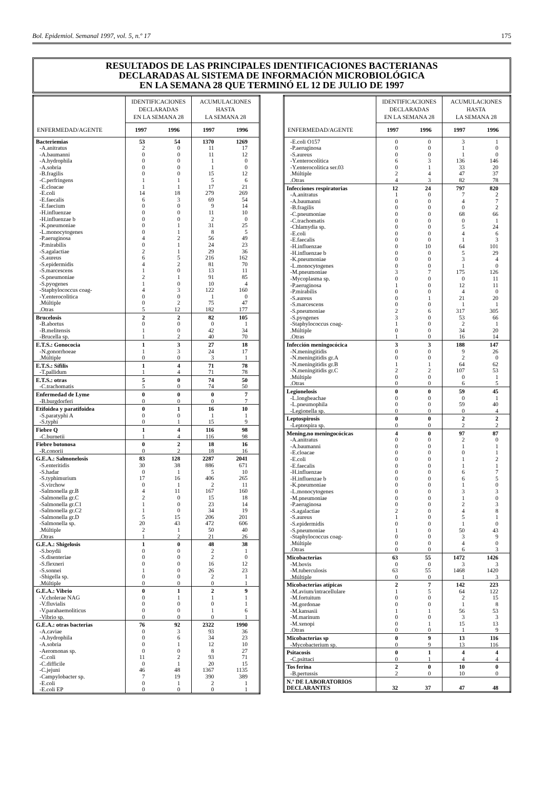Bol. Epidemiol. Semanal 1997, vol. 5, n.º 17 175
RESULTADOS DE LAS PRINCIPALES IDENTIFICACIONES BACTERIANAS
DECLARADAS AL SISTEMA DE INFORMACIÓN MICROBIOLÓGICA
EN LA SEMANA 28 QUE TERMINÓ EL 12 DE JULIO DE 1997
| | IDENTIFICACIONES DECLARADAS EN LA SEMANA 28 | | ACUMULACIONES HASTA LA SEMANA 28 | |
| --- | --- | --- | --- | --- |
| ENFERMEDAD/AGENTE | 1997 | 1996 | 1997 | 1996 |
| Bacteriemias | 53 | 54 | 1370 | 1269 |
| -A.anitratus | 2 | 0 | 11 | 17 |
| -A.baumanni | 0 | 0 | 11 | 12 |
| -A.hydrophila | 0 | 0 | 1 | 0 |
| -A.sobria | 0 | 0 | 1 | 0 |
| -B.fragilis | 0 | 0 | 15 | 12 |
| -C.perfringens | 1 | 1 | 5 | 6 |
| -E.cloacae | 1 | 1 | 17 | 21 |
| -E.coli | 14 | 18 | 279 | 269 |
| -E.faecalis | 6 | 3 | 69 | 54 |
| -E.faecium | 0 | 0 | 9 | 14 |
| -H.influenzae | 0 | 0 | 11 | 10 |
| -H.influenzae b | 0 | 0 | 2 | 0 |
| -K.pneumoniae | 0 | 1 | 31 | 25 |
| -L.monocytogenes | 0 | 1 | 8 | 5 |
| -P.aeruginosa | 4 | 2 | 56 | 49 |
| -P.mirabilis | 0 | 1 | 24 | 23 |
| -S.agalactiae | 2 | 1 | 29 | 36 |
| -S.aureus | 6 | 5 | 216 | 162 |
| -S.epidermidis | 4 | 2 | 81 | 70 |
| -S.marcescens | 1 | 0 | 13 | 11 |
| -S.pneumoniae | 2 | 1 | 91 | 85 |
| -S.pyogenes | 1 | 0 | 10 | 4 |
| -Staphylococcus coag- | 4 | 3 | 122 | 160 |
| -Y.enterocolitica | 0 | 0 | 1 | 0 |
| .Múltiple | 0 | 2 | 75 | 47 |
| .Otras | 5 | 12 | 182 | 177 |
| Brucelosis | 2 | 2 | 82 | 105 |
| -B.abortus | 0 | 0 | 0 | 1 |
| -B.melitensis | 1 | 0 | 42 | 34 |
| -Brucella sp. | 1 | 2 | 40 | 70 |
| E.T.S.: Gonococia | 1 | 3 | 27 | 18 |
| -N.gonorrhoeae | 1 | 3 | 24 | 17 |
| .Múltiple | 0 | 0 | 3 | 1 |
| E.T.S.: Sífilis | 1 | 4 | 71 | 78 |
| -T.pallidum | 1 | 4 | 71 | 78 |
| E.T.S.: otras | 5 | 0 | 74 | 50 |
| -C.trachomatis | 5 | 0 | 74 | 50 |
| Enfermedad de Lyme | 0 | 0 | 0 | 7 |
| -B.burgdorferi | 0 | 0 | 0 | 7 |
| Etifoidea y paratifoidea | 0 | 1 | 16 | 10 |
| -S.paratyphi A | 0 | 0 | 1 | 1 |
| -S.typhi | 0 | 1 | 15 | 9 |
| Fiebre Q | 1 | 4 | 116 | 98 |
| -C.burnetii | 1 | 4 | 116 | 98 |
| Fiebre botonosa | 0 | 2 | 18 | 16 |
| -R.conorii | 0 | 2 | 18 | 16 |
| G.E.A.: Salmonelosis | 83 | 128 | 2287 | 2041 |
| -S.enteritidis | 30 | 38 | 886 | 671 |
| -S.hadar | 0 | 1 | 5 | 10 |
| -S.typhimurium | 17 | 16 | 406 | 265 |
| -S.virchow | 0 | 1 | 2 | 11 |
| -Salmonella gr.B | 4 | 11 | 167 | 160 |
| -Salmonella gr.C | 2 | 0 | 15 | 18 |
| -Salmonella gr.C1 | 1 | 0 | 23 | 14 |
| -Salmonella gr.C2 | 1 | 0 | 34 | 19 |
| -Salmonella gr.D | 5 | 15 | 206 | 201 |
| -Salmonella sp. | 20 | 43 | 472 | 606 |
| .Múltiple | 2 | 1 | 50 | 40 |
| .Otras | 1 | 2 | 21 | 26 |
| G.E.A.: Shigelosis | 1 | 0 | 48 | 38 |
| -S.boydii | 0 | 0 | 2 | 1 |
| -S.disenteriae | 0 | 0 | 2 | 0 |
| -S.flexneri | 0 | 0 | 16 | 12 |
| -S.sonnei | 1 | 0 | 26 | 23 |
| -Shigella sp. | 0 | 0 | 2 | 1 |
| .Múltiple | 0 | 0 | 0 | 1 |
| G.E.A.: Vibrio | 0 | 1 | 2 | 9 |
| -V.cholerae NAG | 0 | 1 | 1 | 1 |
| -V.fluvialis | 0 | 0 | 0 | 1 |
| -V.parahaemoliticus | 0 | 0 | 1 | 6 |
| -Vibrio sp. | 0 | 0 | 0 | 1 |
| G.E.A.: otras bacterias | 76 | 92 | 2322 | 1990 |
| -A.caviae | 0 | 3 | 93 | 36 |
| -A.hydrophila | 0 | 6 | 34 | 23 |
| -A.sobria | 0 | 1 | 12 | 10 |
| -Aeromonas sp. | 0 | 0 | 8 | 27 |
| -C.coli | 11 | 2 | 93 | 71 |
| -C.difficile | 0 | 1 | 20 | 15 |
| -C.jejuni | 46 | 48 | 1367 | 1135 |
| -Campylobacter sp. | 7 | 19 | 390 | 389 |
| -E.coli | 0 | 1 | 2 | 1 |
| -E.coli EP | 0 | 0 | 0 | 1 |
| | IDENTIFICACIONES DECLARADAS EN LA SEMANA 28 | | ACUMULACIONES HASTA LA SEMANA 28 | |
| --- | --- | --- | --- | --- |
| ENFERMEDAD/AGENTE | 1997 | 1996 | 1997 | 1996 |
| -E.coli O157 | 0 | 0 | 3 | 1 |
| -P.aeruginosa | 0 | 0 | 1 | 0 |
| -S.aureus | 0 | 0 | 1 | 0 |
| -Y.enterocolítica | 6 | 3 | 136 | 146 |
| -Y.enterocolítica ser.03 | 0 | 1 | 33 | 20 |
| .Múltiple | 2 | 4 | 47 | 37 |
| .Otras | 4 | 3 | 82 | 78 |
| Infecciones respiratorias | 12 | 24 | 797 | 820 |
| -A.anitratus | 1 | 0 | 7 | 2 |
| -A.baumanni | 0 | 0 | 4 | 7 |
| -B.fragilis | 0 | 0 | 0 | 2 |
| -C.pneumoniae | 0 | 0 | 68 | 66 |
| -C.trachomatis | 0 | 0 | 0 | 1 |
| -Chlamydia sp. | 0 | 0 | 5 | 24 |
| -E.coli | 0 | 0 | 4 | 6 |
| -E.faecalis | 0 | 0 | 1 | 3 |
| -H.influenzae | 0 | 10 | 64 | 101 |
| -H.influenzae b | 0 | 0 | 5 | 29 |
| -K.pneumoniae | 0 | 0 | 3 | 4 |
| -L.monocytogenes | 0 | 0 | 1 | 0 |
| -M.pneumoniae | 3 | 7 | 175 | 126 |
| -Mycoplasma sp. | 0 | 0 | 0 | 11 |
| -P.aeruginosa | 1 | 0 | 12 | 11 |
| -P.mirabilis | 0 | 0 | 4 | 0 |
| -S.aureus | 0 | 1 | 21 | 20 |
| -S.marcescens | 0 | 0 | 1 | 1 |
| -S.pneumoniae | 2 | 6 | 317 | 305 |
| -S.pyogenes | 3 | 0 | 53 | 66 |
| -Staphylococcus coag- | 1 | 0 | 2 | 1 |
| .Múltiple | 0 | 0 | 34 | 20 |
| .Otras | 1 | 0 | 16 | 14 |
| Infección meningocócica | 3 | 3 | 188 | 147 |
| -N.meningitidis | 0 | 0 | 9 | 26 |
| -N.meningitidis gr.A | 0 | 0 | 2 | 0 |
| -N.meningitidis gr.B | 1 | 1 | 64 | 62 |
| -N.meningitidis gr.C | 2 | 2 | 107 | 53 |
| .Múltiple | 0 | 0 | 0 | 1 |
| .Otras | 0 | 0 | 6 | 5 |
| Legionelosis | 0 | 0 | 59 | 45 |
| -L.longbeachae | 0 | 0 | 0 | 1 |
| -L.pneumophila | 0 | 0 | 59 | 40 |
| -Legionella sp. | 0 | 0 | 0 | 4 |
| Leptospirosis | 0 | 0 | 2 | 2 |
| -Leptospira sp. | 0 | 0 | 2 | 2 |
| Mening.no meningocócicas | 4 | 0 | 97 | 87 |
| -A.anitratus | 0 | 0 | 2 | 0 |
| -A.baumanni | 0 | 0 | 1 | 1 |
| -E.cloacae | 0 | 0 | 0 | 1 |
| -E.coli | 0 | 0 | 1 | 2 |
| -E.faecalis | 0 | 0 | 1 | 1 |
| -H.influenzae | 0 | 0 | 6 | 7 |
| -H.influenzae b | 0 | 0 | 6 | 5 |
| -K.pneumoniae | 0 | 0 | 1 | 0 |
| -L.monocytogenes | 0 | 0 | 3 | 3 |
| -M.pneumoniae | 0 | 0 | 1 | 0 |
| -P.aeruginosa | 0 | 0 | 2 | 3 |
| -S.agalactiae | 2 | 0 | 4 | 8 |
| -S.aureus | 1 | 0 | 5 | 1 |
| -S.epidermidis | 0 | 0 | 1 | 0 |
| -S.pneumoniae | 1 | 0 | 50 | 43 |
| -Staphylococcus coag- | 0 | 0 | 3 | 9 |
| .Múltiple | 0 | 0 | 4 | 0 |
| .Otras | 0 | 0 | 6 | 3 |
| Micobacterias | 63 | 55 | 1472 | 1426 |
| -M.bovis | 0 | 0 | 3 | 3 |
| -M.tuberculosis | 63 | 55 | 1468 | 1420 |
| .Múltiple | 0 | 0 | 1 | 3 |
| Micobacterias atípicas | 2 | 7 | 142 | 223 |
| -M.avium/intracellulare | 1 | 5 | 64 | 122 |
| -M.fortuitum | 0 | 0 | 2 | 15 |
| -M.gordonae | 0 | 0 | 1 | 8 |
| -M.kansasii | 1 | 1 | 56 | 53 |
| -M.marinum | 0 | 0 | 3 | 3 |
| -M.xenopi | 0 | 1 | 15 | 13 |
| .Otras | 0 | 0 | 1 | 9 |
| Micobacterias sp | 0 | 9 | 13 | 116 |
| -Mycobacterium sp. | 0 | 9 | 13 | 116 |
| Psitacosis | 0 | 1 | 4 | 4 |
| -C.psittaci | 0 | 1 | 4 | 4 |
| Tos ferina | 2 | 0 | 10 | 0 |
| -B.pertussis | 2 | 0 | 10 | 0 |
| N.º DE LABORATORIOS DECLARANTES | 32 | 37 | 47 | 48 |